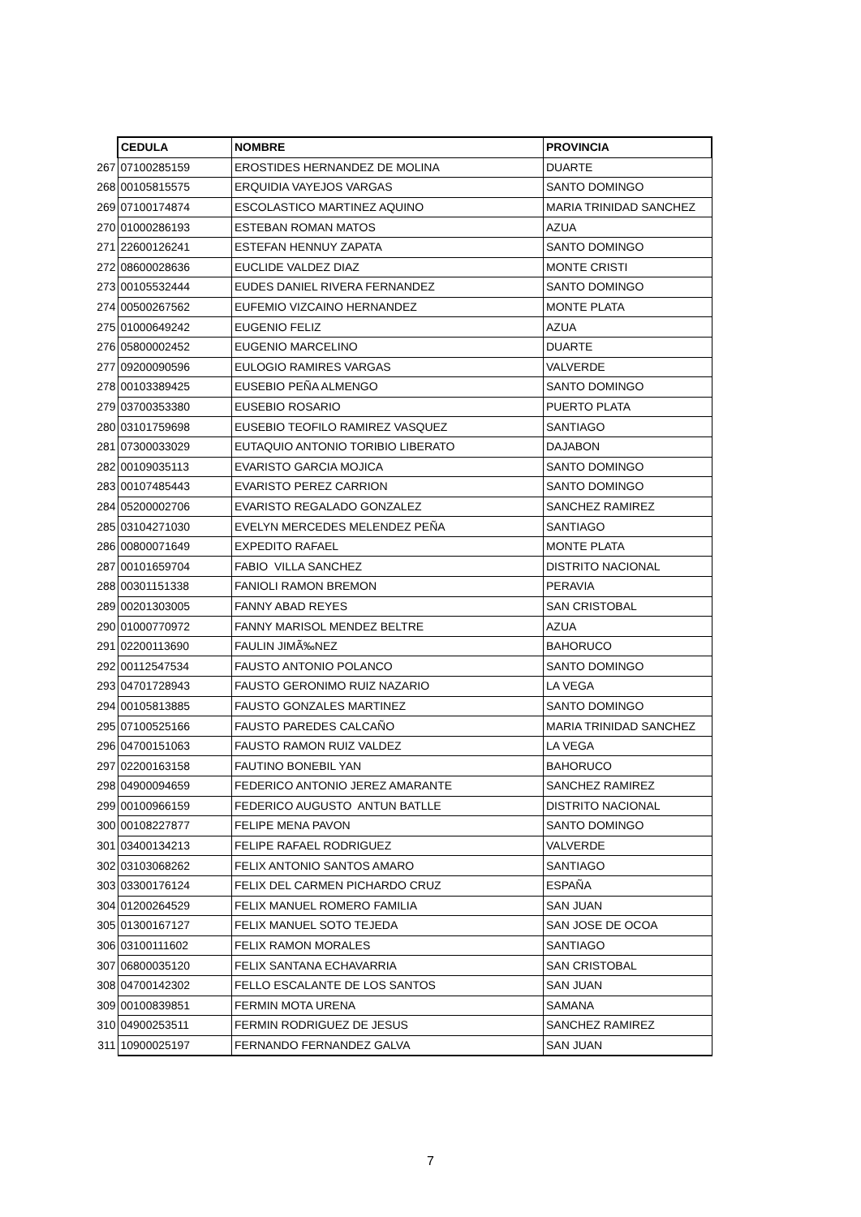| | CEDULA | NOMBRE | PROVINCIA |
| 267 | 07100285159 | EROSTIDES HERNANDEZ DE MOLINA | DUARTE |
| 268 | 00105815575 | ERQUIDIA VAYEJOS VARGAS | SANTO DOMINGO |
| 269 | 07100174874 | ESCOLASTICO MARTINEZ AQUINO | MARIA TRINIDAD SANCHEZ |
| 270 | 01000286193 | ESTEBAN ROMAN MATOS | AZUA |
| 271 | 22600126241 | ESTEFAN HENNUY ZAPATA | SANTO DOMINGO |
| 272 | 08600028636 | EUCLIDE VALDEZ DIAZ | MONTE CRISTI |
| 273 | 00105532444 | EUDES DANIEL RIVERA FERNANDEZ | SANTO DOMINGO |
| 274 | 00500267562 | EUFEMIO VIZCAINO HERNANDEZ | MONTE PLATA |
| 275 | 01000649242 | EUGENIO FELIZ | AZUA |
| 276 | 05800002452 | EUGENIO MARCELINO | DUARTE |
| 277 | 09200090596 | EULOGIO RAMIRES VARGAS | VALVERDE |
| 278 | 00103389425 | EUSEBIO PEÑA ALMENGO | SANTO DOMINGO |
| 279 | 03700353380 | EUSEBIO ROSARIO | PUERTO PLATA |
| 280 | 03101759698 | EUSEBIO TEOFILO RAMIREZ VASQUEZ | SANTIAGO |
| 281 | 07300033029 | EUTAQUIO ANTONIO TORIBIO LIBERATO | DAJABON |
| 282 | 00109035113 | EVARISTO GARCIA MOJICA | SANTO DOMINGO |
| 283 | 00107485443 | EVARISTO PEREZ CARRION | SANTO DOMINGO |
| 284 | 05200002706 | EVARISTO REGALADO GONZALEZ | SANCHEZ RAMIREZ |
| 285 | 03104271030 | EVELYN MERCEDES MELENDEZ PEÑA | SANTIAGO |
| 286 | 00800071649 | EXPEDITO RAFAEL | MONTE PLATA |
| 287 | 00101659704 | FABIO VILLA SANCHEZ | DISTRITO NACIONAL |
| 288 | 00301151338 | FANIOLI RAMON BREMON | PERAVIA |
| 289 | 00201303005 | FANNY ABAD REYES | SAN CRISTOBAL |
| 290 | 01000770972 | FANNY MARISOL MENDEZ BELTRE | AZUA |
| 291 | 02200113690 | FAULIN JIMÃ‰NEZ | BAHORUCO |
| 292 | 00112547534 | FAUSTO ANTONIO POLANCO | SANTO DOMINGO |
| 293 | 04701728943 | FAUSTO GERONIMO RUIZ NAZARIO | LA VEGA |
| 294 | 00105813885 | FAUSTO GONZALES MARTINEZ | SANTO DOMINGO |
| 295 | 07100525166 | FAUSTO PAREDES CALCAÑO | MARIA TRINIDAD SANCHEZ |
| 296 | 04700151063 | FAUSTO RAMON RUIZ VALDEZ | LA VEGA |
| 297 | 02200163158 | FAUTINO BONEBIL YAN | BAHORUCO |
| 298 | 04900094659 | FEDERICO ANTONIO JEREZ AMARANTE | SANCHEZ RAMIREZ |
| 299 | 00100966159 | FEDERICO AUGUSTO ANTUN BATLLE | DISTRITO NACIONAL |
| 300 | 00108227877 | FELIPE MENA PAVON | SANTO DOMINGO |
| 301 | 03400134213 | FELIPE RAFAEL RODRIGUEZ | VALVERDE |
| 302 | 03103068262 | FELIX ANTONIO SANTOS AMARO | SANTIAGO |
| 303 | 03300176124 | FELIX DEL CARMEN PICHARDO CRUZ | ESPAÑA |
| 304 | 01200264529 | FELIX MANUEL ROMERO FAMILIA | SAN JUAN |
| 305 | 01300167127 | FELIX MANUEL SOTO TEJEDA | SAN JOSE DE OCOA |
| 306 | 03100111602 | FELIX RAMON MORALES | SANTIAGO |
| 307 | 06800035120 | FELIX SANTANA ECHAVARRIA | SAN CRISTOBAL |
| 308 | 04700142302 | FELLO ESCALANTE DE LOS SANTOS | SAN JUAN |
| 309 | 00100839851 | FERMIN MOTA URENA | SAMANA |
| 310 | 04900253511 | FERMIN RODRIGUEZ DE JESUS | SANCHEZ RAMIREZ |
| 311 | 10900025197 | FERNANDO FERNANDEZ GALVA | SAN JUAN |
7